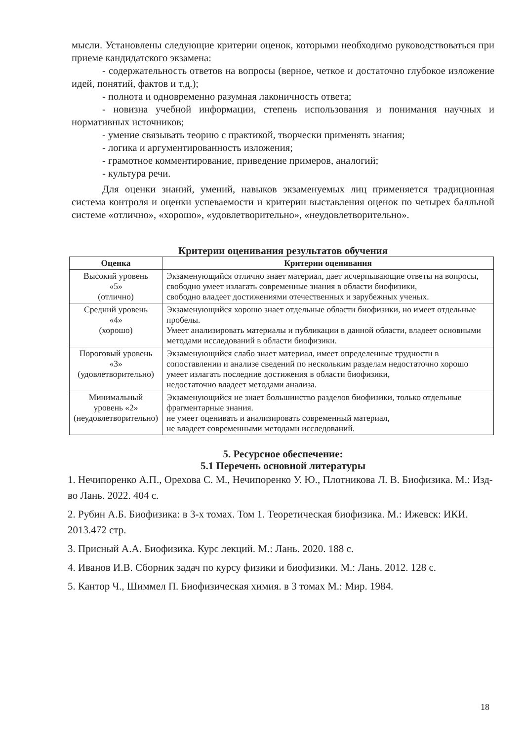мысли. Установлены следующие критерии оценок, которыми необходимо руководствоваться при приеме кандидатского экзамена:
- содержательность ответов на вопросы (верное, четкое и достаточно глубокое изложение идей, понятий, фактов и т.д.);
- полнота и одновременно разумная лаконичность ответа;
- новизна учебной информации, степень использования и понимания научных и нормативных источников;
- умение связывать теорию с практикой, творчески применять знания;
- логика и аргументированность изложения;
- грамотное комментирование, приведение примеров, аналогий;
- культура речи.
Для оценки знаний, умений, навыков экзаменуемых лиц применяется традиционная система контроля и оценки успеваемости и критерии выставления оценок по четырех балльной системе «отлично», «хорошо», «удовлетворительно», «неудовлетворительно».
Критерии оценивания результатов обучения
| Оценка | Критерии оценивания |
| --- | --- |
| Высокий уровень «5» (отлично) | Экзаменующийся отлично знает материал, дает исчерпывающие ответы на вопросы, свободно умеет излагать современные знания в области биофизики, свободно владеет достижениями отечественных и зарубежных ученых. |
| Средний уровень «4» (хорошо) | Экзаменующийся хорошо знает отдельные области биофизики, но имеет отдельные пробелы. Умеет анализировать материалы и публикации в данной области, владеет основными методами исследований в области биофизики. |
| Пороговый уровень «3» (удовлетворительно) | Экзаменующийся слабо знает материал, имеет определенные трудности в сопоставлении и анализе сведений по нескольким разделам недостаточно хорошо умеет излагать последние достижения в области биофизики, недостаточно владеет методами анализа. |
| Минимальный уровень «2» (неудовлетворительно) | Экзаменующийся не знает большинство разделов биофизики, только отдельные фрагментарные знания. не умеет оценивать и анализировать современный материал, не владеет современными методами исследований. |
5. Ресурсное обеспечение:
5.1 Перечень основной литературы
1. Нечипоренко А.П., Орехова С. М., Нечипоренко У. Ю., Плотникова Л. В. Биофизика. М.: Изд-во Лань. 2022. 404 с.
2. Рубин А.Б. Биофизика: в 3-х томах. Том 1. Теоретическая биофизика. М.: Ижевск: ИКИ. 2013.472 стр.
3. Присный А.А. Биофизика. Курс лекций. М.: Лань. 2020. 188 с.
4. Иванов И.В. Сборник задач по курсу физики и биофизики. М.: Лань. 2012. 128 с.
5. Кантор Ч., Шиммел П. Биофизическая химия. в 3 томах М.: Мир. 1984.
18